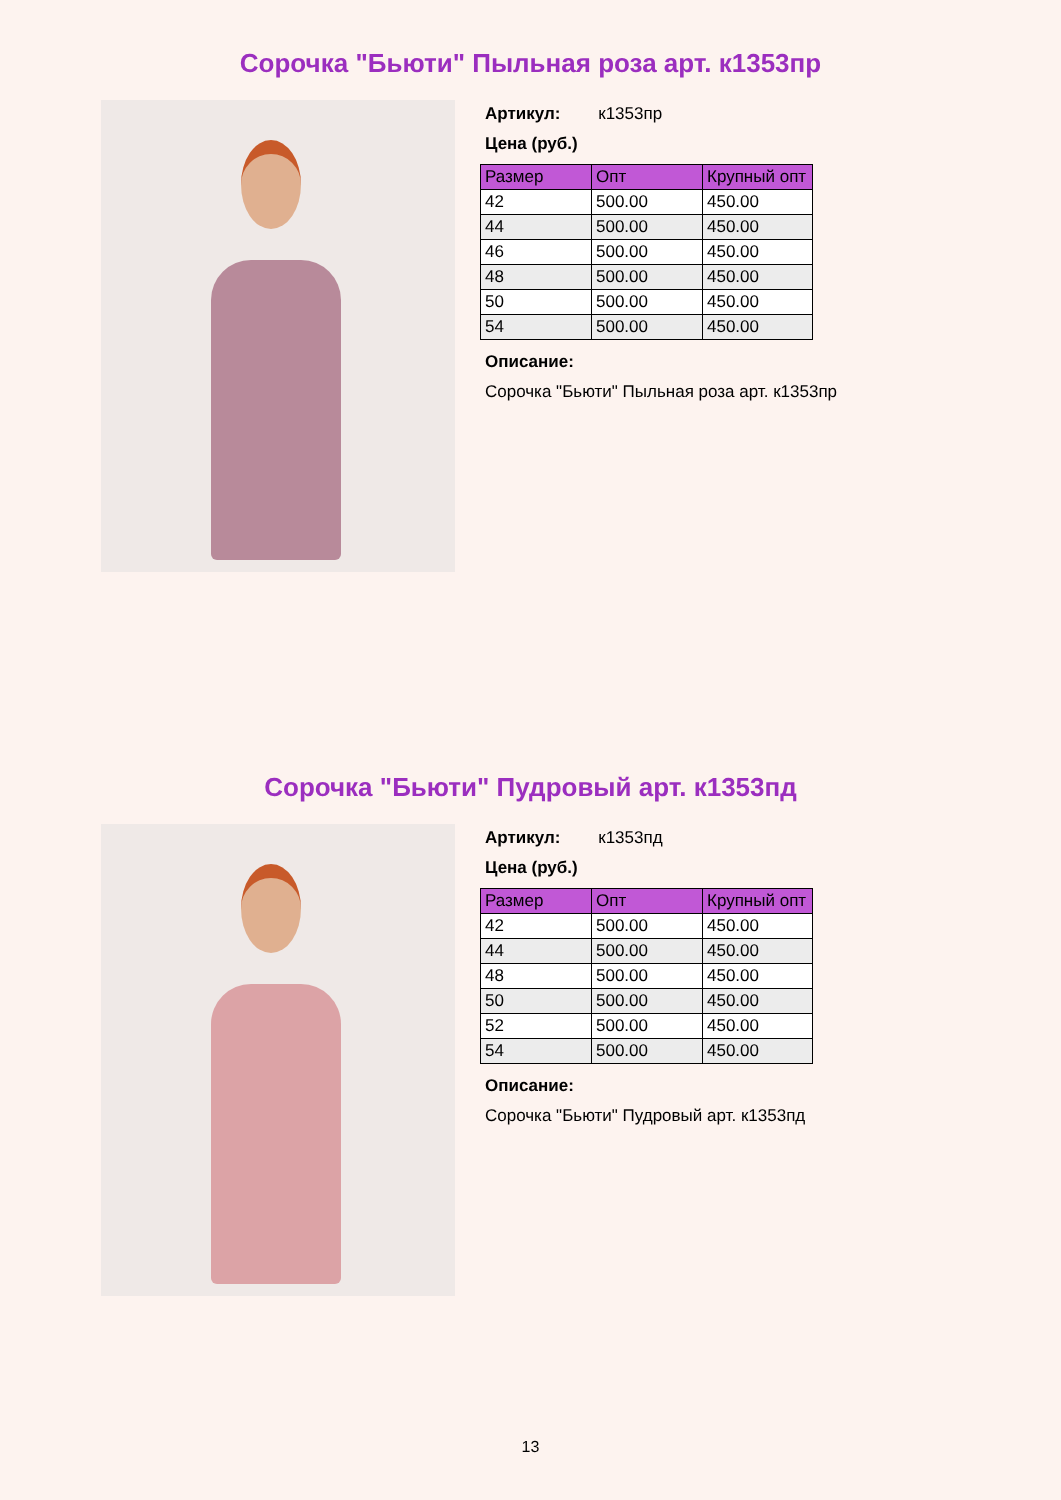Сорочка "Бьюти" Пыльная роза арт. к1353пр
Артикул: к1353пр
Цена (руб.)
| Размер | Опт | Крупный опт |
| --- | --- | --- |
| 42 | 500.00 | 450.00 |
| 44 | 500.00 | 450.00 |
| 46 | 500.00 | 450.00 |
| 48 | 500.00 | 450.00 |
| 50 | 500.00 | 450.00 |
| 54 | 500.00 | 450.00 |
Описание:
Сорочка "Бьюти" Пыльная роза арт. к1353пр
Сорочка "Бьюти" Пудровый арт. к1353пд
Артикул: к1353пд
Цена (руб.)
| Размер | Опт | Крупный опт |
| --- | --- | --- |
| 42 | 500.00 | 450.00 |
| 44 | 500.00 | 450.00 |
| 48 | 500.00 | 450.00 |
| 50 | 500.00 | 450.00 |
| 52 | 500.00 | 450.00 |
| 54 | 500.00 | 450.00 |
Описание:
Сорочка "Бьюти" Пудровый арт. к1353пд
13